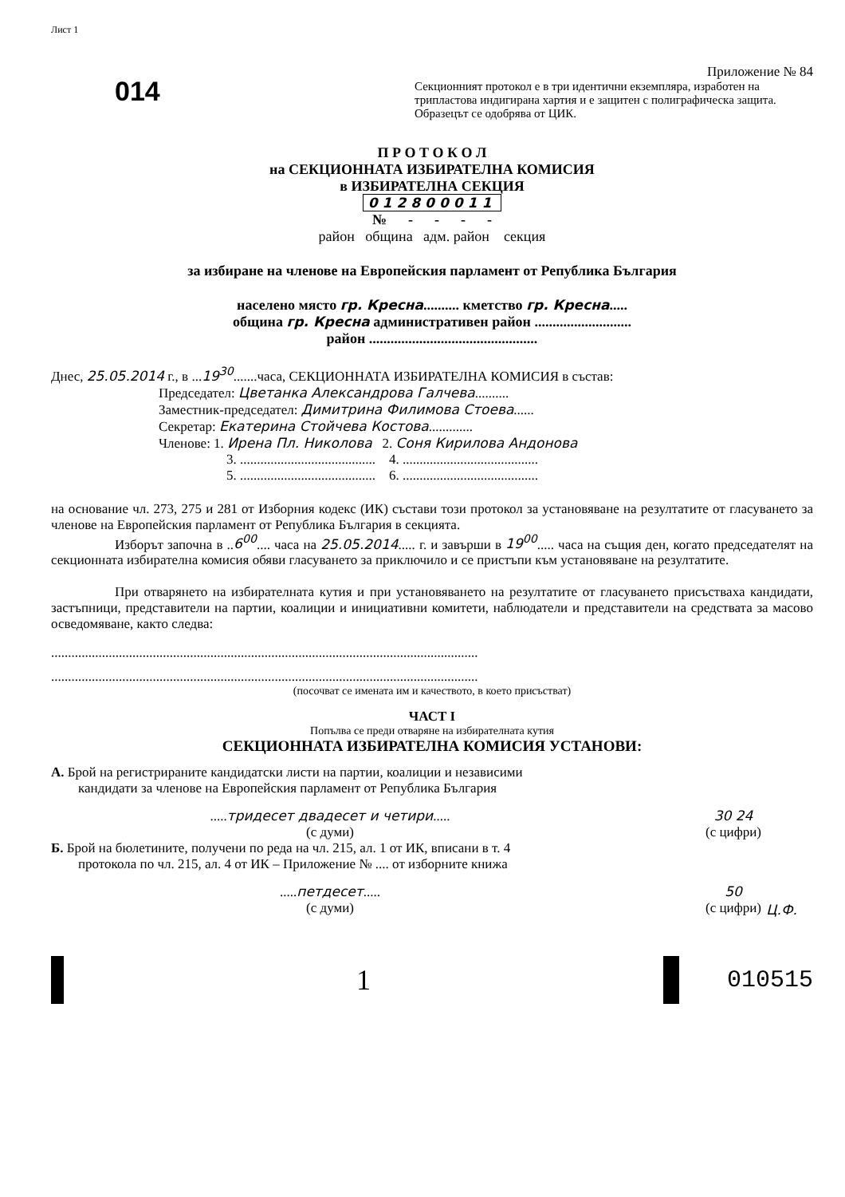Лист 1
014
Приложение № 84
Секционният протокол е в три идентични екземпляра, изработен на трипластова индигирана хартия и е защитен с полиграфическа защита. Образецът се одобрява от ЦИК.
П Р О Т О К О Л
на СЕКЦИОННАТА ИЗБИРАТЕЛНА КОМИСИЯ
в ИЗБИРАТЕЛНА СЕКЦИЯ
012800011
№ - - - -
район община адм. район секция
за избиране на членове на Европейския парламент от Република България
населено място гр. Кресна.......... кметство гр. Кресна.....
община гр. Кресна административен район ...........................
район ...............................................
Днес, 25.05.2014 г., в ...19<sup>30</sup>.......часа, СЕКЦИОННАТА ИЗБИРАТЕЛНА КОМИСИЯ в състав:
Председател: Цветанка Александрова Галчева..........
Заместник-председател: Димитрина Филимова Стоева......
Секретар: Екатерина Стойчева Костова.............
Членове: 1. Ирена Пл. Николова 2. Соня Кирилова Андонова
3. ........................................ 4. ........................................
5. ........................................ 6. ........................................
на основание чл. 273, 275 и 281 от Изборния кодекс (ИК) състави този протокол за установяване на резултатите от гласуването за членове на Европейския парламент от Република България в секцията.
Изборът започна в ..6<sup>00</sup>.... часа на 25.05.2014..... г. и завърши в 19<sup>00</sup>..... часа на същия ден, когато председателят на секционната избирателна комисия обяви гласуването за приключило и се пристъпи към установяване на резултатите.
При отварянето на избирателната кутия и при установяването на резултатите от гласуването присъстваха кандидати, застъпници, представители на партии, коалиции и инициативни комитети, наблюдатели и представители на средствата за масово осведомяване, както следва:
..............................................................................................................................
..............................................................................................................................
(посочват се имената им и качеството, в което присъстват)
ЧАСТ I
Попълва се преди отваряне на избирателната кутия
СЕКЦИОННАТА ИЗБИРАТЕЛНА КОМИСИЯ УСТАНОВИ:
А. Брой на регистрираните кандидатски листи на партии, коалиции и независими кандидати за членове на Европейския парламент от Република България
.....тридесет двадесет и четири.....
(с думи)
30 24
(с цифри)
Б. Брой на бюлетините, получени по реда на чл. 215, ал. 1 от ИК, вписани в т. 4 протокола по чл. 215, ал. 4 от ИК – Приложение № .... от изборните книжа
.....петдесет.....
(с думи)
50
(с цифри)
1
010515
Ц.Ф.